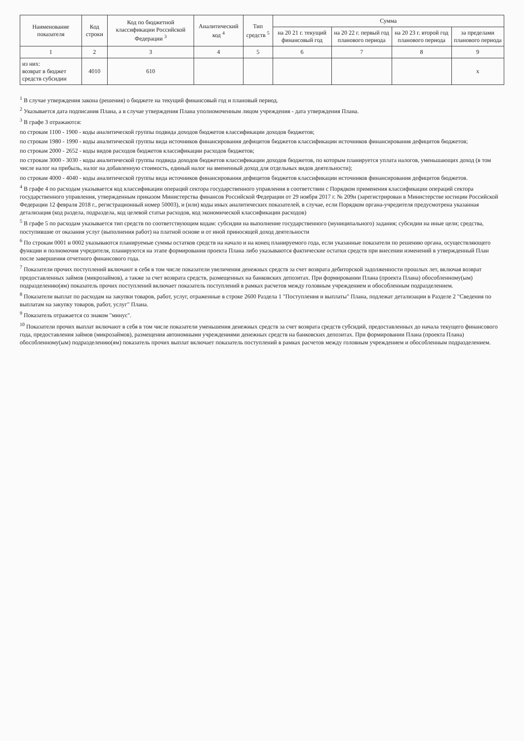| Наименование показателя | Код строки | Код по бюджетной классификации Российской Федерации <sup>3</sup> | Аналитический код <sup>4</sup> | Тип средств <sup>5</sup> | Сумма | | | |
| --- | --- | --- | --- | --- | --- | --- | --- | --- |
| | | | | | на 20 21 г. текущий финансовый год | на 20 22 г. первый год планового периода | на 20 23 г. второй год планового периода | за пределами планового периода |
| 1 | 2 | 3 | 4 | 5 | 6 | 7 | 8 | 9 |
| из них: возврат в бюджет средств субсидии | 4010 | 610 | | | | | | x |
<sup>1</sup> В случае утверждения закона (решения) о бюджете на текущий финансовый год и плановый период.
<sup>2</sup> Указывается дата подписания Плана, а в случае утверждения Плана уполномоченным лицом учреждения - дата утверждения Плана.
<sup>3</sup> В графе 3 отражаются:
по строкам 1100 - 1900 - коды аналитической группы подвида доходов бюджетов классификации доходов бюджетов;
по строкам 1980 - 1990 - коды аналитической группы вида источников финансирования дефицитов бюджетов классификации источников финансирования дефицитов бюджетов;
по строкам 2000 - 2652 - коды видов расходов бюджетов классификации расходов бюджетов;
по строкам 3000 - 3030 - коды аналитической группы подвида доходов бюджетов классификации доходов бюджетов, по которым планируется уплата налогов, уменьшающих доход (в том числе налог на прибыль, налог на добавленную стоимость, единый налог на вмененный доход для отдельных видов деятельности);
по строкам 4000 - 4040 - коды аналитической группы вида источников финансирования дефицитов бюджетов классификации источников финансирования дефицитов бюджетов.
<sup>4</sup> В графе 4 по расходам указывается код классификации операций сектора государственного управления в соответствии с Порядком применения классификации операций сектора государственного управления, утвержденным приказом Министерства финансов Российской Федерации от 29 ноября 2017 г. № 209н (зарегистрирован в Министерстве юстиции Российской Федерации 12 февраля 2018 г., регистрационный номер 50003), и (или) коды иных аналитических показателей, в случае, если Порядком органа-учредителя предусмотрена указанная детализация (код раздела, подраздела, код целевой статьи расходов, код экономической классификации расходов)
<sup>5</sup> В графе 5 по расходам указывается тип средств по соответствующим кодам: субсидии на выполнение государственного (муниципального) задания; субсидии на иные цели; средства, поступившие от оказания услуг (выполнения работ) на платной основе и от иной приносящей доход деятельности
<sup>6</sup> По строкам 0001 и 0002 указываются планируемые суммы остатков средств на начало и на конец планируемого года, если указанные показатели по решению органа, осуществляющего функции и полномочия учредителя, планируются на этапе формирования проекта Плана либо указываются фактические остатки средств при внесении изменений в утвержденный План после завершения отчетного финансового года.
<sup>7</sup> Показатели прочих поступлений включают в себя в том числе показатели увеличения денежных средств за счет возврата дебиторской задолженности прошлых лет, включая возврат предоставленных займов (микрозаймов), а также за счет возврата средств, размещенных на банковских депозитах. При формировании Плана (проекта Плана) обособленному(ым) подразделению(ям) показатель прочих поступлений включает показатель поступлений в рамках расчетов между головным учреждением и обособленным подразделением.
<sup>8</sup> Показатели выплат по расходам на закупки товаров, работ, услуг, отраженные в строке 2600 Раздела 1 "Поступления и выплаты" Плана, подлежат детализации в Разделе 2 "Сведения по выплатам на закупку товаров, работ, услуг" Плана.
<sup>9</sup> Показатель отражается со знаком "минус".
<sup>10</sup> Показатели прочих выплат включают в себя в том числе показатели уменьшения денежных средств за счет возврата средств субсидий, предоставленных до начала текущего финансового года, предоставления займов (микрозаймов), размещения автономными учреждениями денежных средств на банковских депозитах. При формировании Плана (проекта Плана) обособленному(ым) подразделению(ям) показатель прочих выплат включает показатель поступлений в рамках расчетов между головным учреждением и обособленным подразделением.